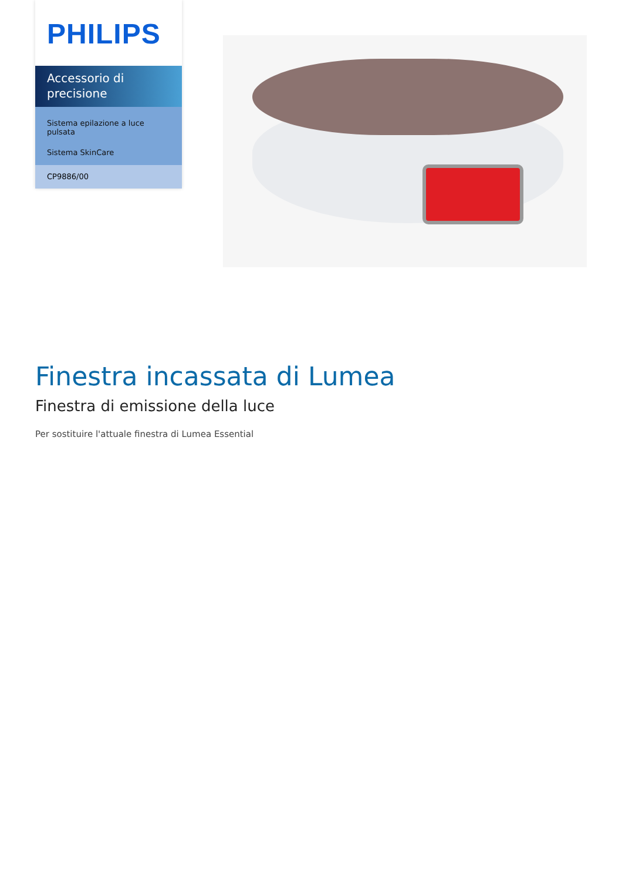PHILIPS
Accessorio di precisione
Sistema epilazione a luce pulsata
Sistema SkinCare
CP9886/00
Finestra incassata di Lumea
Finestra di emissione della luce
Per sostituire l'attuale finestra di Lumea Essential